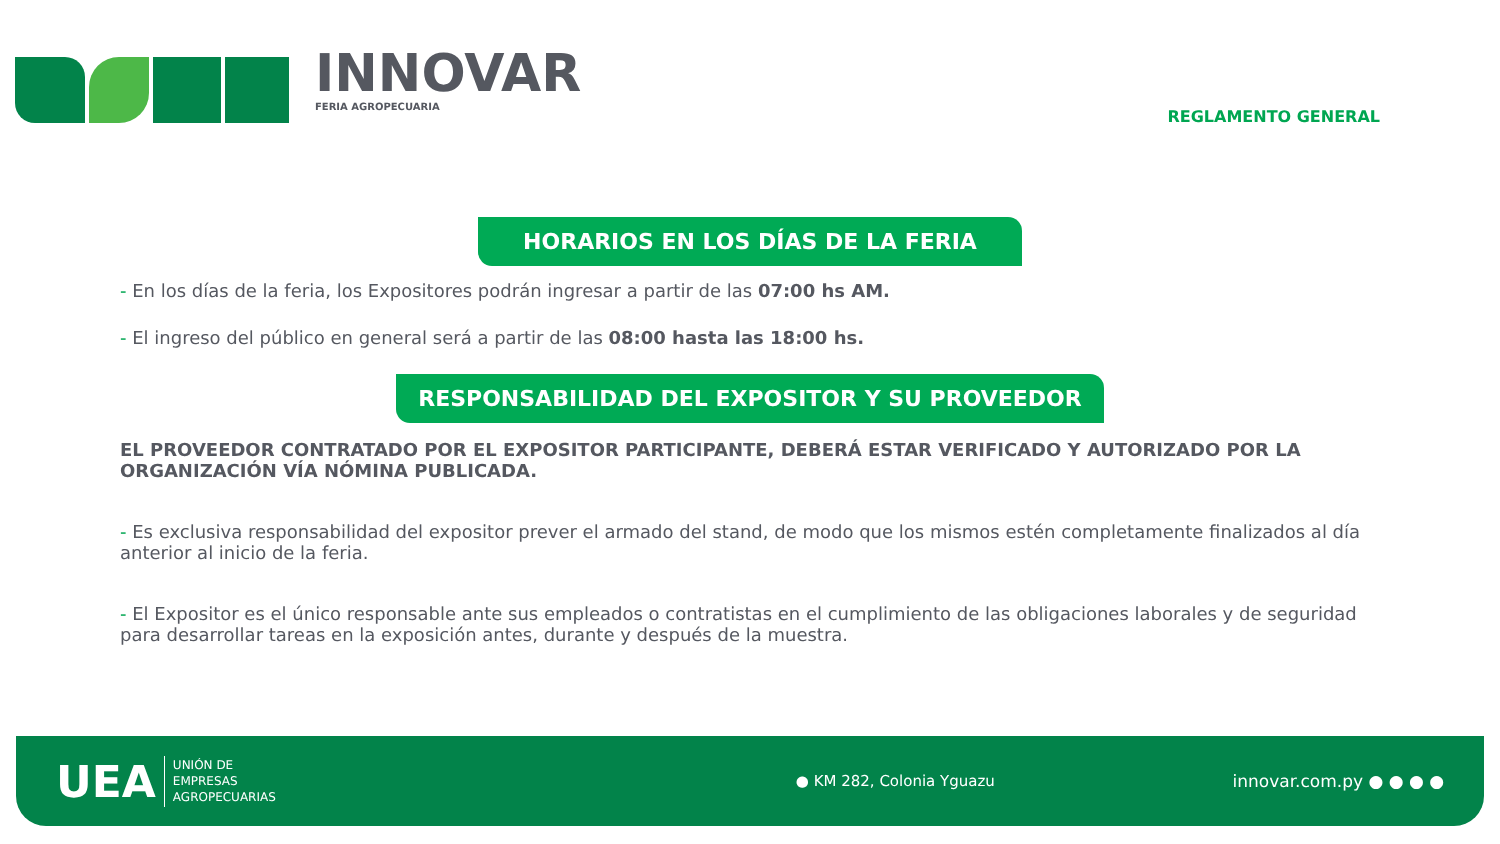INNOVAR
FERIA AGROPECUARIA
REGLAMENTO GENERAL
HORARIOS EN LOS DÍAS DE LA FERIA
- En los días de la feria, los Expositores podrán ingresar a partir de las 07:00 hs AM.
- El ingreso del público en general será a partir de las 08:00 hasta las 18:00 hs.
RESPONSABILIDAD DEL EXPOSITOR Y SU PROVEEDOR
EL PROVEEDOR CONTRATADO POR EL EXPOSITOR PARTICIPANTE, DEBERÁ ESTAR VERIFICADO Y AUTORIZADO POR LA ORGANIZACIÓN VÍA NÓMINA PUBLICADA.
- Es exclusiva responsabilidad del expositor prever el armado del stand, de modo que los mismos estén completamente finalizados al día anterior al inicio de la feria.
- El Expositor es el único responsable ante sus empleados o contratistas en el cumplimiento de las obligaciones laborales y de seguridad para desarrollar tareas en la exposición antes, durante y después de la muestra.
UEA UNIÓN DE
EMPRESAS
AGROPECUARIAS ● KM 282, Colonia Yguazu innovar.com.py ● ● ● ●